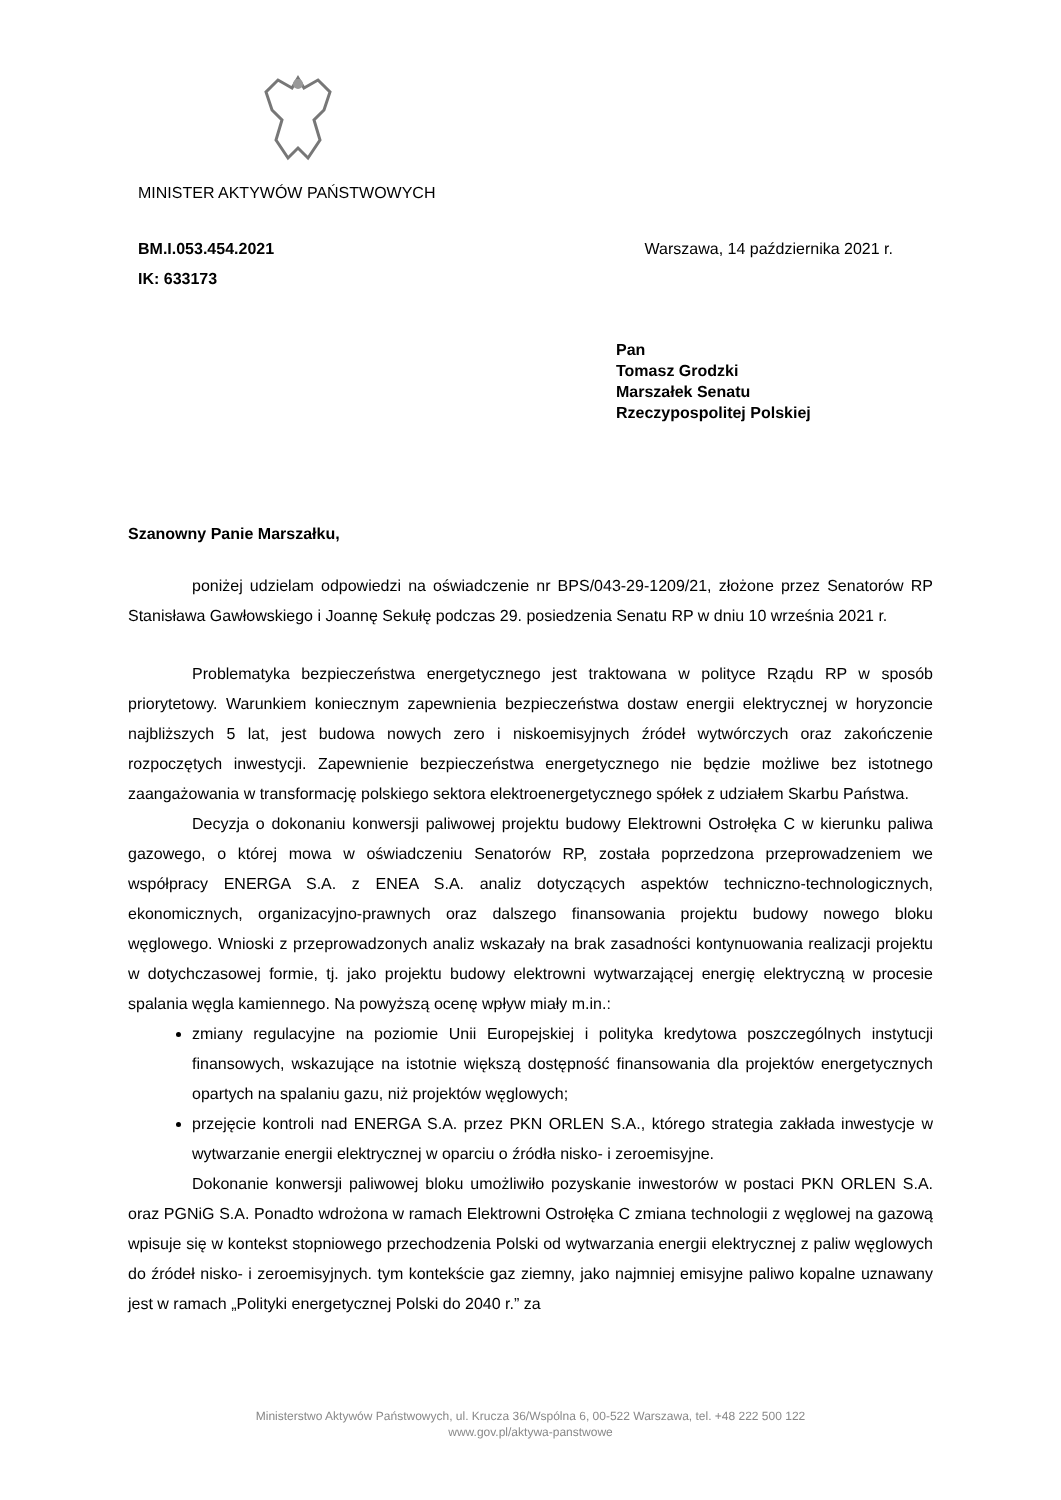MINISTER AKTYWÓW PAŃSTWOWYCH
BM.I.053.454.2021
IK: 633173
Warszawa, 14 października 2021 r.
Pan
Tomasz Grodzki
Marszałek Senatu
Rzeczypospolitej Polskiej
Szanowny Panie Marszałku,
poniżej udzielam odpowiedzi na oświadczenie nr BPS/043-29-1209/21, złożone przez Senatorów RP Stanisława Gawłowskiego i Joannę Sekułę podczas 29. posiedzenia Senatu RP w dniu 10 września 2021 r.
Problematyka bezpieczeństwa energetycznego jest traktowana w polityce Rządu RP w sposób priorytetowy. Warunkiem koniecznym zapewnienia bezpieczeństwa dostaw energii elektrycznej w horyzoncie najbliższych 5 lat, jest budowa nowych zero i niskoemisyjnych źródeł wytwórczych oraz zakończenie rozpoczętych inwestycji. Zapewnienie bezpieczeństwa energetycznego nie będzie możliwe bez istotnego zaangażowania w transformację polskiego sektora elektroenergetycznego spółek z udziałem Skarbu Państwa.
Decyzja o dokonaniu konwersji paliwowej projektu budowy Elektrowni Ostrołęka C w kierunku paliwa gazowego, o której mowa w oświadczeniu Senatorów RP, została poprzedzona przeprowadzeniem we współpracy ENERGA S.A. z ENEA S.A. analiz dotyczących aspektów techniczno-technologicznych, ekonomicznych, organizacyjno-prawnych oraz dalszego finansowania projektu budowy nowego bloku węglowego. Wnioski z przeprowadzonych analiz wskazały na brak zasadności kontynuowania realizacji projektu w dotychczasowej formie, tj. jako projektu budowy elektrowni wytwarzającej energię elektryczną w procesie spalania węgla kamiennego. Na powyższą ocenę wpływ miały m.in.:
zmiany regulacyjne na poziomie Unii Europejskiej i polityka kredytowa poszczególnych instytucji finansowych, wskazujące na istotnie większą dostępność finansowania dla projektów energetycznych opartych na spalaniu gazu, niż projektów węglowych;
przejęcie kontroli nad ENERGA S.A. przez PKN ORLEN S.A., którego strategia zakłada inwestycje w wytwarzanie energii elektrycznej w oparciu o źródła nisko- i zeroemisyjne.
Dokonanie konwersji paliwowej bloku umożliwiło pozyskanie inwestorów w postaci PKN ORLEN S.A. oraz PGNiG S.A. Ponadto wdrożona w ramach Elektrowni Ostrołęka C zmiana technologii z węglowej na gazową wpisuje się w kontekst stopniowego przechodzenia Polski od wytwarzania energii elektrycznej z paliw węglowych do źródeł nisko- i zeroemisyjnych. tym kontekście gaz ziemny, jako najmniej emisyjne paliwo kopalne uznawany jest w ramach „Polityki energetycznej Polski do 2040 r.” za
Ministerstwo Aktywów Państwowych, ul. Krucza 36/Wspólna 6, 00-522 Warszawa, tel. +48 222 500 122
www.gov.pl/aktywa-panstwowe